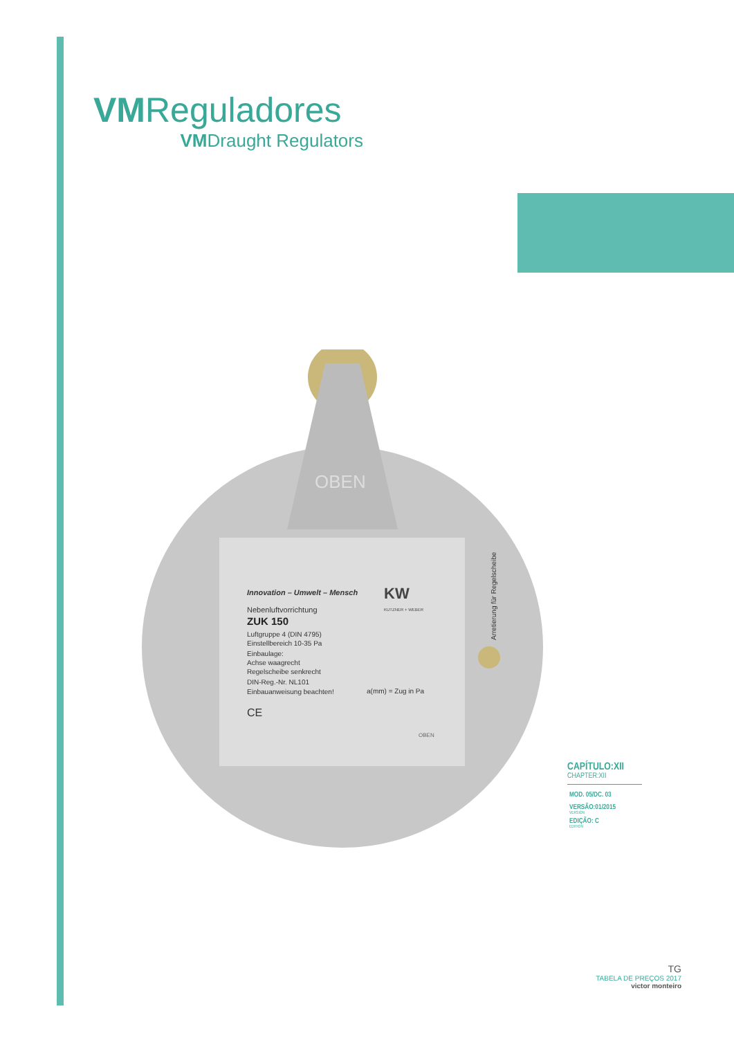VMReguladores
VMDraught Regulators
Innovation – Umwelt – Mensch
Nebenluftvorrichtung
ZUK 150
Luftgruppe 4 (DIN 4795)
Einstellbereich 10-35 Pa
Einbaulage:
Achse waagrecht
Regelscheibe senkrecht
DIN-Reg.-Nr. NL101
Einbauanweisung beachten!
CE
KW
KUTZNER + WEBER
a(mm) = Zug in Pa
OBEN
Arretierung für Regelscheibe
OBEN
CAPÍTULO:XII
CHAPTER:XII
MOD. 05/DC. 03
VERSÃO:01/2015
VERSION
EDIÇÃO: C
EDITION
TG
TABELA DE PREÇOS 2017
victor monteiro